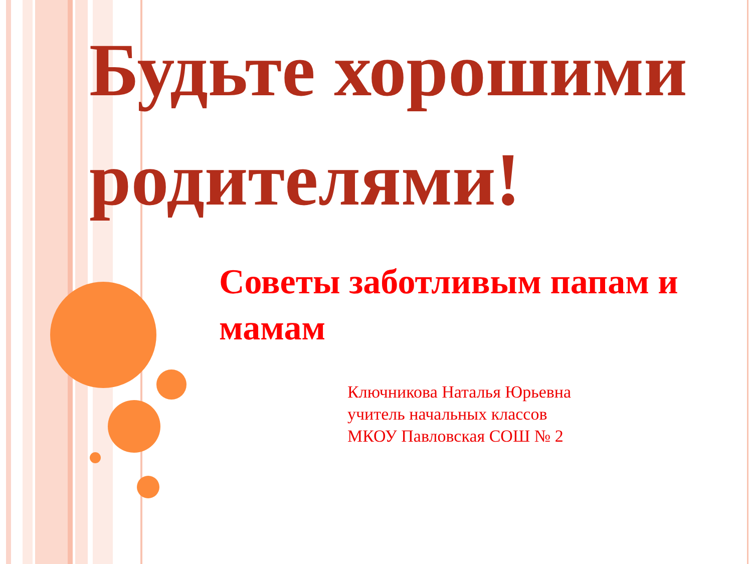Будьте хорошими родителями!
Советы заботливым папам и мамам
Ключникова Наталья Юрьевна
учитель начальных классов
МКОУ Павловская СОШ № 2